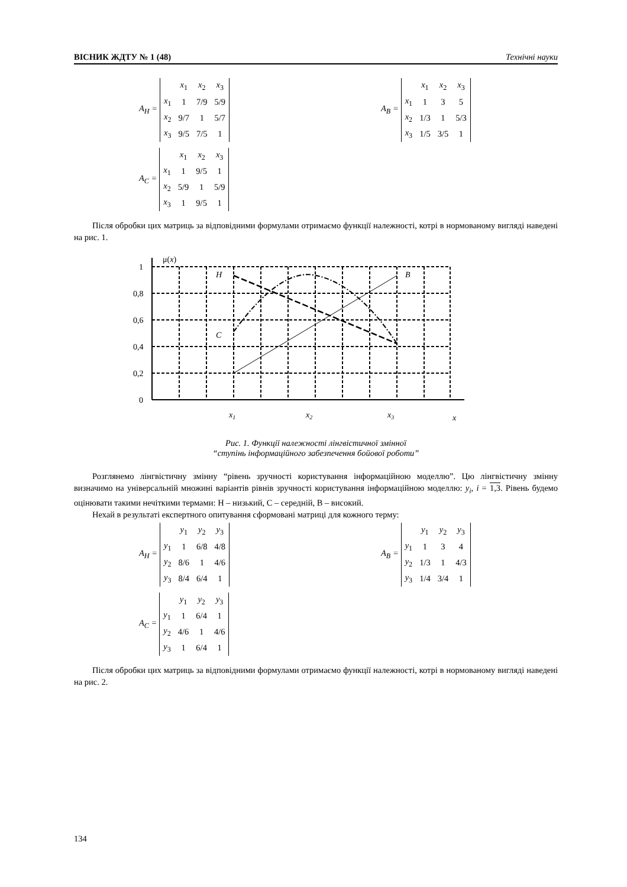ВІСНИК ЖДТУ № 1 (48) Технічні науки
A<sub>H</sub> =
| | x<sub>1</sub> | x<sub>2</sub> | x<sub>3</sub> |
| x<sub>1</sub> | 1 | 7/9 | 5/9 |
| x<sub>2</sub> | 9/7 | 1 | 5/7 |
| x<sub>3</sub> | 9/5 | 7/5 | 1 |
A<sub>B</sub> =
| | x<sub>1</sub> | x<sub>2</sub> | x<sub>3</sub> |
| x<sub>1</sub> | 1 | 3 | 5 |
| x<sub>2</sub> | 1/3 | 1 | 5/3 |
| x<sub>3</sub> | 1/5 | 3/5 | 1 |
A<sub>C</sub> =
| | x<sub>1</sub> | x<sub>2</sub> | x<sub>3</sub> |
| x<sub>1</sub> | 1 | 9/5 | 1 |
| x<sub>2</sub> | 5/9 | 1 | 5/9 |
| x<sub>3</sub> | 1 | 9/5 | 1 |
Після обробки цих матриць за відповідними формулами отримаємо функції належності, котрі в нормованому вигляді наведені на рис. 1.
μ(x)
1
0,8
0,6
0,4
0,2
0
H
B
C
x1
x2
x3
x
Рис. 1. Функції належності лінгвістичної змінної
“ступінь інформаційного забезпечення бойової роботи”
Розглянемо лінгвістичну змінну “рівень зручності користування інформаційною моделлю”. Цю лінгвістичну змінну визначимо на універсальній множині варіантів рівнів зручності користування інформаційною моделлю: y<sub>i</sub>, i = 1,3. Рівень будемо оцінювати такими нечіткими термами: Н – низький, С – середній, В – високий.
Нехай в результаті експертного опитування сформовані матриці для кожного терму:
A<sub>H</sub> =
| | y<sub>1</sub> | y<sub>2</sub> | y<sub>3</sub> |
| y<sub>1</sub> | 1 | 6/8 | 4/8 |
| y<sub>2</sub> | 8/6 | 1 | 4/6 |
| y<sub>3</sub> | 8/4 | 6/4 | 1 |
A<sub>B</sub> =
| | y<sub>1</sub> | y<sub>2</sub> | y<sub>3</sub> |
| y<sub>1</sub> | 1 | 3 | 4 |
| y<sub>2</sub> | 1/3 | 1 | 4/3 |
| y<sub>3</sub> | 1/4 | 3/4 | 1 |
A<sub>C</sub> =
| | y<sub>1</sub> | y<sub>2</sub> | y<sub>3</sub> |
| y<sub>1</sub> | 1 | 6/4 | 1 |
| y<sub>2</sub> | 4/6 | 1 | 4/6 |
| y<sub>3</sub> | 1 | 6/4 | 1 |
Після обробки цих матриць за відповідними формулами отримаємо функції належності, котрі в нормованому вигляді наведені на рис. 2.
134